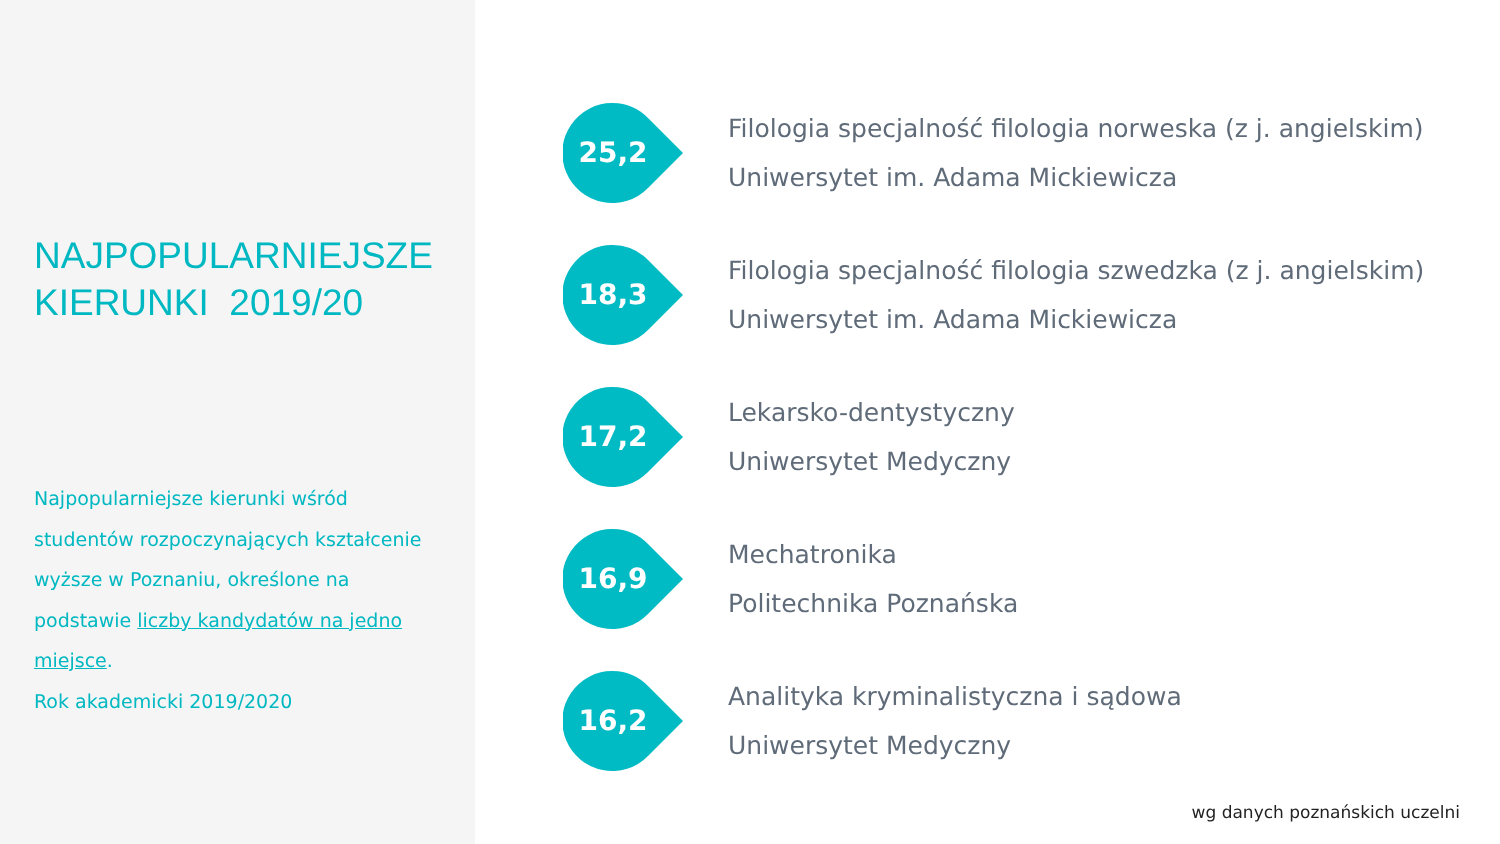NAJPOPULARNIEJSZE
KIERUNKI 2019/20
Najpopularniejsze kierunki wśród studentów rozpoczynających kształcenie wyższe w Poznaniu, określone na podstawie liczby kandydatów na jedno miejsce.
Rok akademicki 2019/2020
25,2
Filologia specjalność filologia norweska (z j. angielskim)
Uniwersytet im. Adama Mickiewicza
18,3
Filologia specjalność filologia szwedzka (z j. angielskim)
Uniwersytet im. Adama Mickiewicza
17,2
Lekarsko-dentystyczny
Uniwersytet Medyczny
16,9
Mechatronika
Politechnika Poznańska
16,2
Analityka kryminalistyczna i sądowa
Uniwersytet Medyczny
wg danych poznańskich uczelni